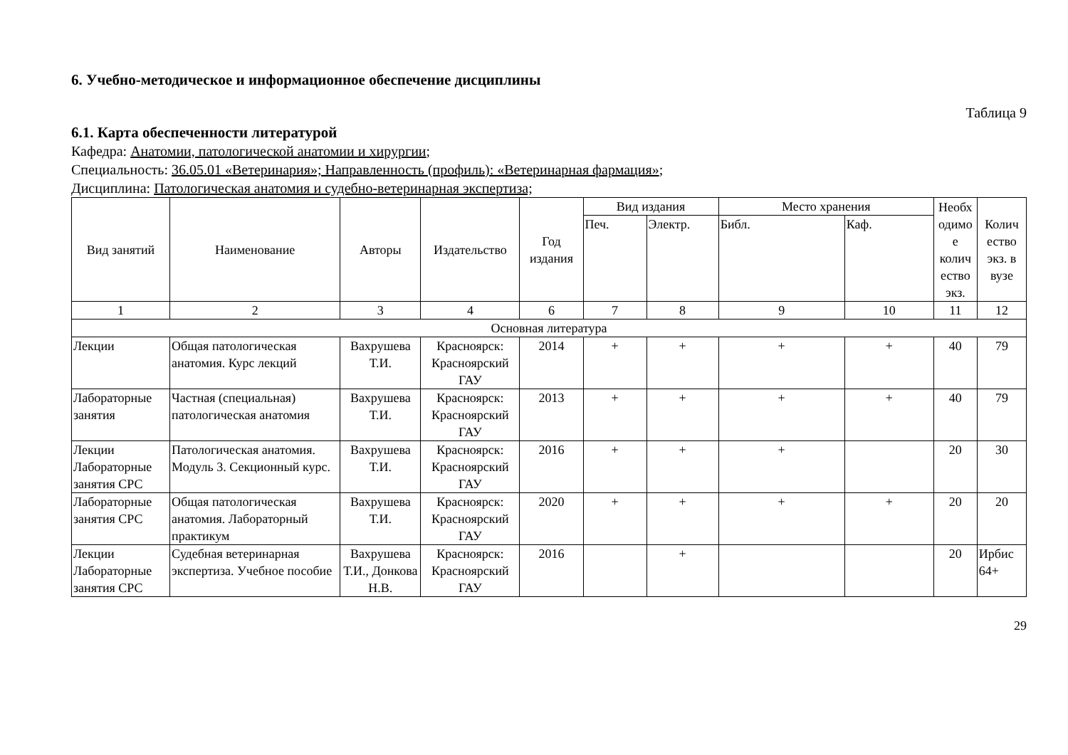6. Учебно-методическое и информационное обеспечение дисциплины
Таблица 9
6.1. Карта обеспеченности литературой
Кафедра: Анатомии, патологической анатомии и хирургии;
Специальность: 36.05.01 «Ветеринария»; Направленность (профиль): «Ветеринарная фармация»;
Дисциплина: Патологическая анатомия и судебно-ветеринарная экспертиза;
| Вид занятий | Наименование | Авторы | Издательство | Год издания | Вид издания | | Место хранения | | Необх одимо е колич ество экз. | Колич ество экз. в вузе |
| --- | --- | --- | --- | --- | --- | --- | --- | --- | --- | --- |
| | | | | | Печ. | Электр. | Библ. | Каф. | | |
| 1 | 2 | 3 | 4 | 6 | 7 | 8 | 9 | 10 | 11 | 12 |
| Основная литература | | | | | | | | | | |
| Лекции | Общая патологическая анатомия. Курс лекций | Вахрушева Т.И. | Красноярск: Красноярский ГАУ | 2014 | + | + | + | + | 40 | 79 |
| Лабораторные занятия | Частная (специальная) патологическая анатомия | Вахрушева Т.И. | Красноярск: Красноярский ГАУ | 2013 | + | + | + | + | 40 | 79 |
| Лекции Лабораторные занятия СРС | Патологическая анатомия. Модуль 3. Секционный курс. | Вахрушева Т.И. | Красноярск: Красноярский ГАУ | 2016 | + | + | + | | 20 | 30 |
| Лабораторные занятия СРС | Общая патологическая анатомия. Лабораторный практикум | Вахрушева Т.И. | Красноярск: Красноярский ГАУ | 2020 | + | + | + | + | 20 | 20 |
| Лекции Лабораторные занятия СРС | Судебная ветеринарная экспертиза. Учебное пособие | Вахрушева Т.И., Донкова Н.В. | Красноярск: Красноярский ГАУ | 2016 | | + | | | 20 | Ирбис 64+ |
29